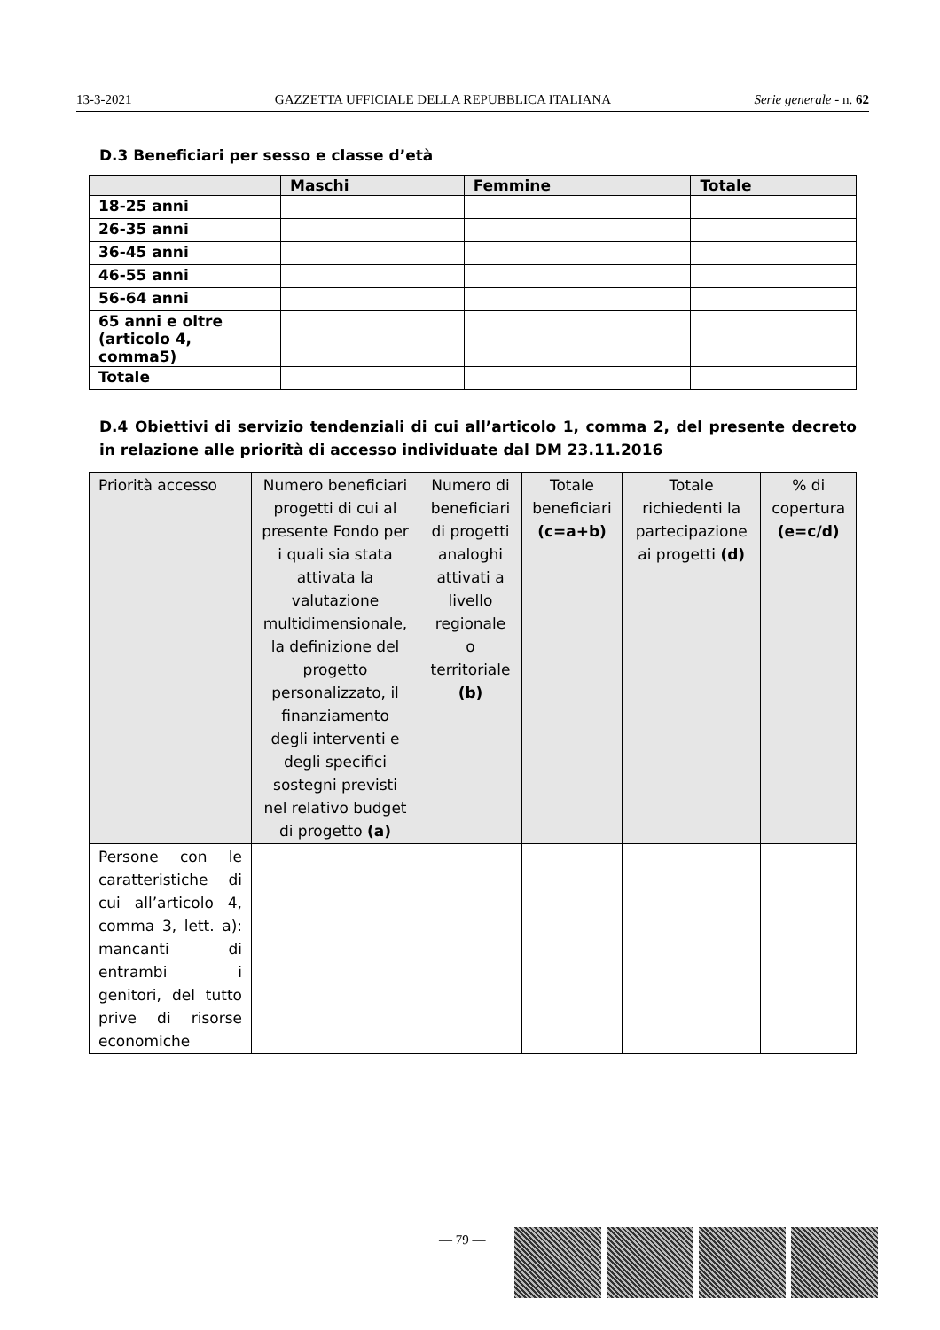13-3-2021 GAZZETTA UFFICIALE DELLA REPUBBLICA ITALIANA Serie generale - n. 62
D.3 Beneficiari per sesso e classe d’età
| | Maschi | Femmine | Totale |
| --- | --- | --- | --- |
| 18-25 anni | | | |
| 26-35 anni | | | |
| 36-45 anni | | | |
| 46-55 anni | | | |
| 56-64 anni | | | |
| 65 anni e oltre (articolo 4, comma5) | | | |
| Totale | | | |
D.4 Obiettivi di servizio tendenziali di cui all’articolo 1, comma 2, del presente decreto in relazione alle priorità di accesso individuate dal DM 23.11.2016
| Priorità accesso | Numero beneficiari progetti di cui al presente Fondo per i quali sia stata attivata la valutazione multidimensionale, la definizione del progetto personalizzato, il finanziamento degli interventi e degli specifici sostegni previsti nel relativo budget di progetto (a) | Numero di beneficiari di progetti analoghi attivati a livello regionale o territoriale (b) | Totale beneficiari (c=a+b) | Totale richiedenti la partecipazione ai progetti (d) | % di copertura (e=c/d) |
| --- | --- | --- | --- | --- | --- |
| Persone con le caratteristiche di cui all’articolo 4, comma 3, lett. a): mancanti di entrambi i genitori, del tutto prive di risorse economiche | | | | | |
— 79 —